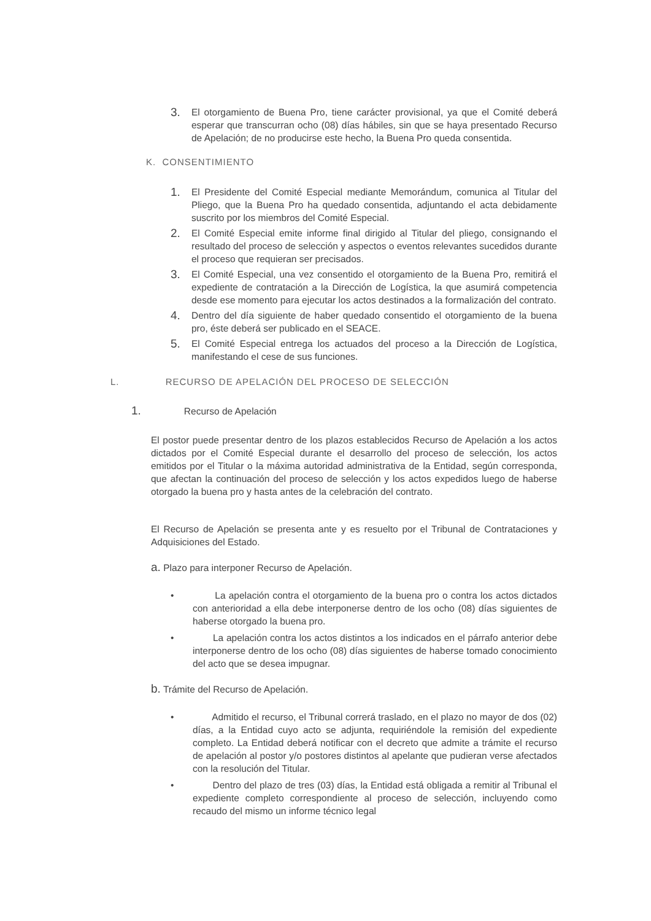3.
El otorgamiento de Buena Pro, tiene carácter provisional, ya que el Comité deberá esperar que transcurran ocho (08) días hábiles, sin que se haya presentado Recurso de Apelación; de no producirse este hecho, la Buena Pro queda consentida.
K. CONSENTIMIENTO
1.
El Presidente del Comité Especial mediante Memorándum, comunica al Titular del Pliego, que la Buena Pro ha quedado consentida, adjuntando el acta debidamente suscrito por los miembros del Comité Especial.
2.
El Comité Especial emite informe final dirigido al Titular del pliego, consignando el resultado del proceso de selección y aspectos o eventos relevantes sucedidos durante el proceso que requieran ser precisados.
3.
El Comité Especial, una vez consentido el otorgamiento de la Buena Pro, remitirá el expediente de contratación a la Dirección de Logística, la que asumirá competencia desde ese momento para ejecutar los actos destinados a la formalización del contrato.
4.
Dentro del día siguiente de haber quedado consentido el otorgamiento de la buena pro, éste deberá ser publicado en el SEACE.
5.
El Comité Especial entrega los actuados del proceso a la Dirección de Logística, manifestando el cese de sus funciones.
L. RECURSO DE APELACIÓN DEL PROCESO DE SELECCIÓN
1. Recurso de Apelación
El postor puede presentar dentro de los plazos establecidos Recurso de Apelación a los actos dictados por el Comité Especial durante el desarrollo del proceso de selección, los actos emitidos por el Titular o la máxima autoridad administrativa de la Entidad, según corresponda, que afectan la continuación del proceso de selección y los actos expedidos luego de haberse otorgado la buena pro y hasta antes de la celebración del contrato.
El Recurso de Apelación se presenta ante y es resuelto por el Tribunal de Contrataciones y Adquisiciones del Estado.
a. Plazo para interponer Recurso de Apelación.
• La apelación contra el otorgamiento de la buena pro o contra los actos dictados con anterioridad a ella debe interponerse dentro de los ocho (08) días siguientes de haberse otorgado la buena pro.
• La apelación contra los actos distintos a los indicados en el párrafo anterior debe interponerse dentro de los ocho (08) días siguientes de haberse tomado conocimiento del acto que se desea impugnar.
b. Trámite del Recurso de Apelación.
• Admitido el recurso, el Tribunal correrá traslado, en el plazo no mayor de dos (02) días, a la Entidad cuyo acto se adjunta, requiriéndole la remisión del expediente completo. La Entidad deberá notificar con el decreto que admite a trámite el recurso de apelación al postor y/o postores distintos al apelante que pudieran verse afectados con la resolución del Titular.
• Dentro del plazo de tres (03) días, la Entidad está obligada a remitir al Tribunal el expediente completo correspondiente al proceso de selección, incluyendo como recaudo del mismo un informe técnico legal